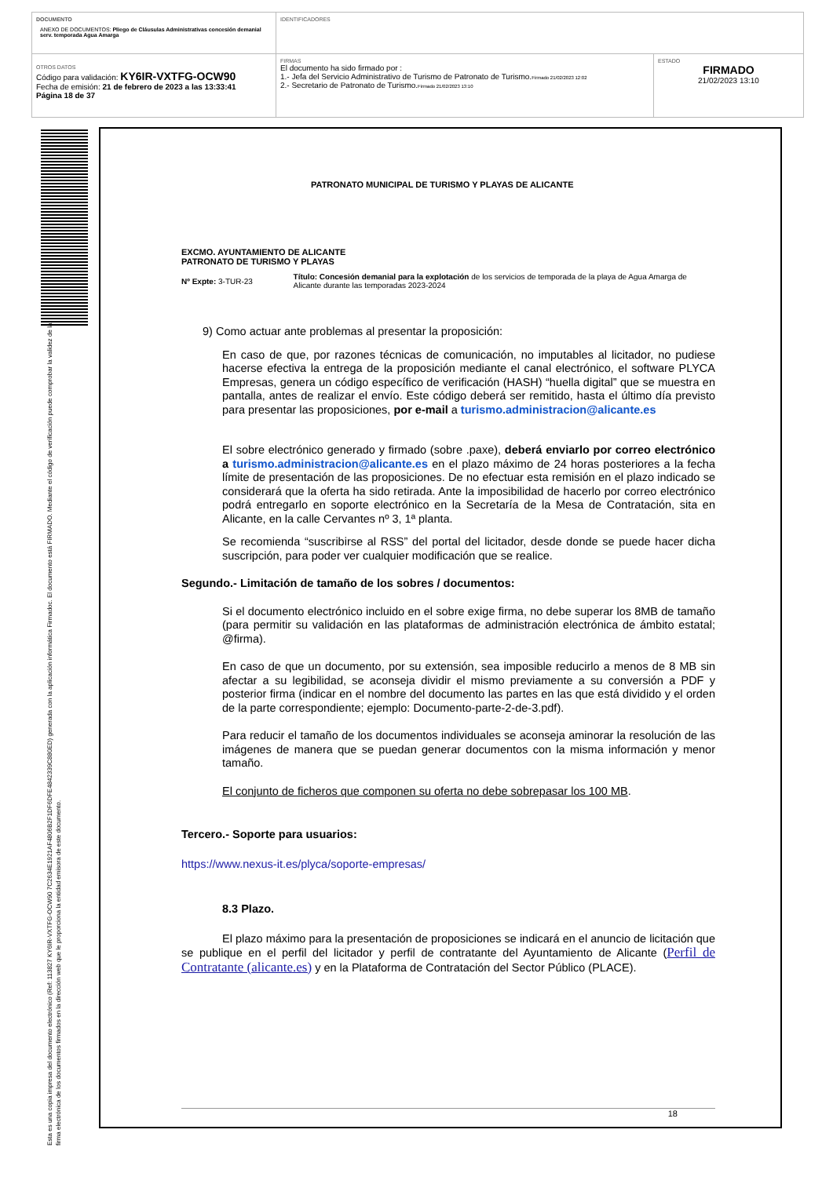| DOCUMENTO ANEXO DE DOCUMENTOS: Pliego de Cláusulas Administrativas concesión demanial serv. temporada Agua Amarga | IDENTIFICADORES | |
| OTROS DATOS Código para validación: KY6IR-VXTFG-OCW90 Fecha de emisión: 21 de febrero de 2023 a las 13:33:41 Página 18 de 37 | FIRMAS El documento ha sido firmado por : 1.- Jefa del Servicio Administrativo de Turismo de Patronato de Turismo. Firmado 21/02/2023 12:02 2.- Secretario de Patronato de Turismo. Firmado 21/02/2023 13:10 | ESTADO FIRMADO 21/02/2023 13:10 |
Esta es una copia impresa del documento electrónico (Ref: 113827 KY6IR-VXTFG-OCW90 7C2634E1921AF4806B2F1DF6DFE4842339C880ED) generada con la aplicación informática Firmadoc. El documento está FIRMADO. Mediante el código de verificación puede comprobar la validez de la firma electrónica de los documentos firmados en la dirección web que le proporciona la entidad emisora de este documento.
PATRONATO MUNICIPAL DE TURISMO Y PLAYAS DE ALICANTE
EXCMO. AYUNTAMIENTO DE ALICANTE
PATRONATO DE TURISMO Y PLAYAS
Nº Expte: 3-TUR-23
Título: Concesión demanial para la explotación de los servicios de temporada de la playa de Agua Amarga de Alicante durante las temporadas 2023-2024
9) Como actuar ante problemas al presentar la proposición:
En caso de que, por razones técnicas de comunicación, no imputables al licitador, no pudiese hacerse efectiva la entrega de la proposición mediante el canal electrónico, el software PLYCA Empresas, genera un código específico de verificación (HASH) “huella digital” que se muestra en pantalla, antes de realizar el envío. Este código deberá ser remitido, hasta el último día previsto para presentar las proposiciones, por e-mail a turismo.administracion@alicante.es
El sobre electrónico generado y firmado (sobre .paxe), deberá enviarlo por correo electrónico a turismo.administracion@alicante.es en el plazo máximo de 24 horas posteriores a la fecha límite de presentación de las proposiciones. De no efectuar esta remisión en el plazo indicado se considerará que la oferta ha sido retirada. Ante la imposibilidad de hacerlo por correo electrónico podrá entregarlo en soporte electrónico en la Secretaría de la Mesa de Contratación, sita en Alicante, en la calle Cervantes nº 3, 1ª planta.
Se recomienda “suscribirse al RSS” del portal del licitador, desde donde se puede hacer dicha suscripción, para poder ver cualquier modificación que se realice.
Segundo.- Limitación de tamaño de los sobres / documentos:
Si el documento electrónico incluido en el sobre exige firma, no debe superar los 8MB de tamaño (para permitir su validación en las plataformas de administración electrónica de ámbito estatal; @firma).
En caso de que un documento, por su extensión, sea imposible reducirlo a menos de 8 MB sin afectar a su legibilidad, se aconseja dividir el mismo previamente a su conversión a PDF y posterior firma (indicar en el nombre del documento las partes en las que está dividido y el orden de la parte correspondiente; ejemplo: Documento-parte-2-de-3.pdf).
Para reducir el tamaño de los documentos individuales se aconseja aminorar la resolución de las imágenes de manera que se puedan generar documentos con la misma información y menor tamaño.
El conjunto de ficheros que componen su oferta no debe sobrepasar los 100 MB.
Tercero.- Soporte para usuarios:
https://www.nexus-it.es/plyca/soporte-empresas/
8.3 Plazo.
El plazo máximo para la presentación de proposiciones se indicará en el anuncio de licitación que se publique en el perfil del licitador y perfil de contratante del Ayuntamiento de Alicante (Perfil de Contratante (alicante.es) y en la Plataforma de Contratación del Sector Público (PLACE).
18